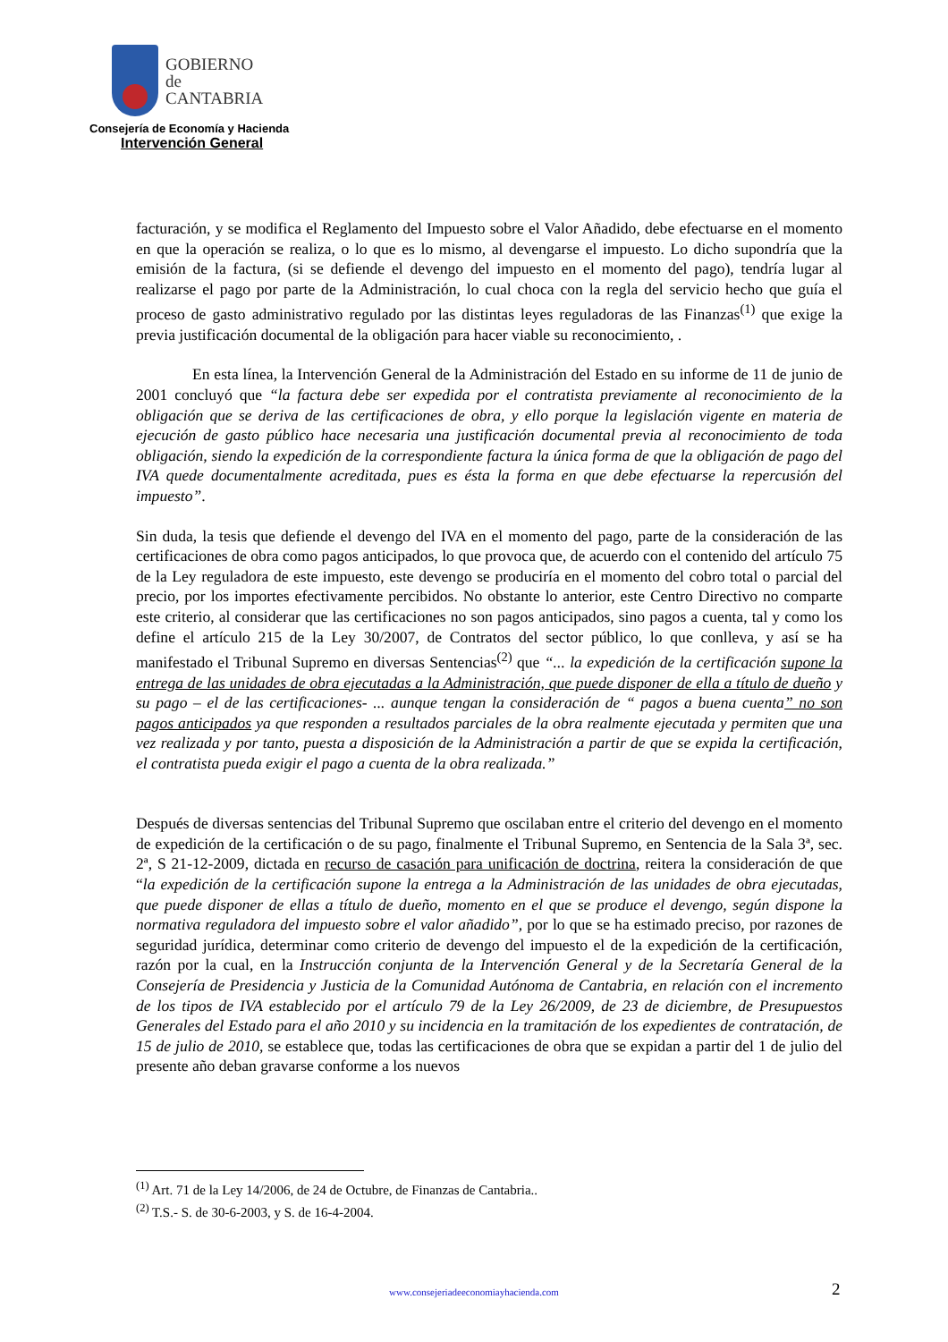GOBIERNO
de
CANTABRIA
Consejería de Economía y Hacienda
Intervención General
facturación, y se modifica el Reglamento del Impuesto sobre el Valor Añadido, debe efectuarse en el momento en que la operación se realiza, o lo que es lo mismo, al devengarse el impuesto. Lo dicho supondría que la emisión de la factura, (si se defiende el devengo del impuesto en el momento del pago), tendría lugar al realizarse el pago por parte de la Administración, lo cual choca con la regla del servicio hecho que guía el proceso de gasto administrativo regulado por las distintas leyes reguladoras de las Finanzas<sup>(1)</sup> que exige la previa justificación documental de la obligación para hacer viable su reconocimiento, .
En esta línea, la Intervención General de la Administración del Estado en su informe de 11 de junio de 2001 concluyó que “la factura debe ser expedida por el contratista previamente al reconocimiento de la obligación que se deriva de las certificaciones de obra, y ello porque la legislación vigente en materia de ejecución de gasto público hace necesaria una justificación documental previa al reconocimiento de toda obligación, siendo la expedición de la correspondiente factura la única forma de que la obligación de pago del IVA quede documentalmente acreditada, pues es ésta la forma en que debe efectuarse la repercusión del impuesto”.
Sin duda, la tesis que defiende el devengo del IVA en el momento del pago, parte de la consideración de las certificaciones de obra como pagos anticipados, lo que provoca que, de acuerdo con el contenido del artículo 75 de la Ley reguladora de este impuesto, este devengo se produciría en el momento del cobro total o parcial del precio, por los importes efectivamente percibidos. No obstante lo anterior, este Centro Directivo no comparte este criterio, al considerar que las certificaciones no son pagos anticipados, sino pagos a cuenta, tal y como los define el artículo 215 de la Ley 30/2007, de Contratos del sector público, lo que conlleva, y así se ha manifestado el Tribunal Supremo en diversas Sentencias<sup>(2)</sup> que “... la expedición de la certificación supone la entrega de las unidades de obra ejecutadas a la Administración, que puede disponer de ella a título de dueño y su pago – el de las certificaciones- ... aunque tengan la consideración de “ pagos a buena cuenta” no son pagos anticipados ya que responden a resultados parciales de la obra realmente ejecutada y permiten que una vez realizada y por tanto, puesta a disposición de la Administración a partir de que se expida la certificación, el contratista pueda exigir el pago a cuenta de la obra realizada.”
Después de diversas sentencias del Tribunal Supremo que oscilaban entre el criterio del devengo en el momento de expedición de la certificación o de su pago, finalmente el Tribunal Supremo, en Sentencia de la Sala 3ª, sec. 2ª, S 21-12-2009, dictada en recurso de casación para unificación de doctrina, reitera la consideración de que “la expedición de la certificación supone la entrega a la Administración de las unidades de obra ejecutadas, que puede disponer de ellas a título de dueño, momento en el que se produce el devengo, según dispone la normativa reguladora del impuesto sobre el valor añadido”, por lo que se ha estimado preciso, por razones de seguridad jurídica, determinar como criterio de devengo del impuesto el de la expedición de la certificación, razón por la cual, en la Instrucción conjunta de la Intervención General y de la Secretaría General de la Consejería de Presidencia y Justicia de la Comunidad Autónoma de Cantabria, en relación con el incremento de los tipos de IVA establecido por el artículo 79 de la Ley 26/2009, de 23 de diciembre, de Presupuestos Generales del Estado para el año 2010 y su incidencia en la tramitación de los expedientes de contratación, de 15 de julio de 2010, se establece que, todas las certificaciones de obra que se expidan a partir del 1 de julio del presente año deban gravarse conforme a los nuevos
<sup>(1)</sup> Art. 71 de la Ley 14/2006, de 24 de Octubre, de Finanzas de Cantabria..
<sup>(2)</sup> T.S.- S. de 30-6-2003, y S. de 16-4-2004.
www.consejeriadeeconomiayhacienda.com 2